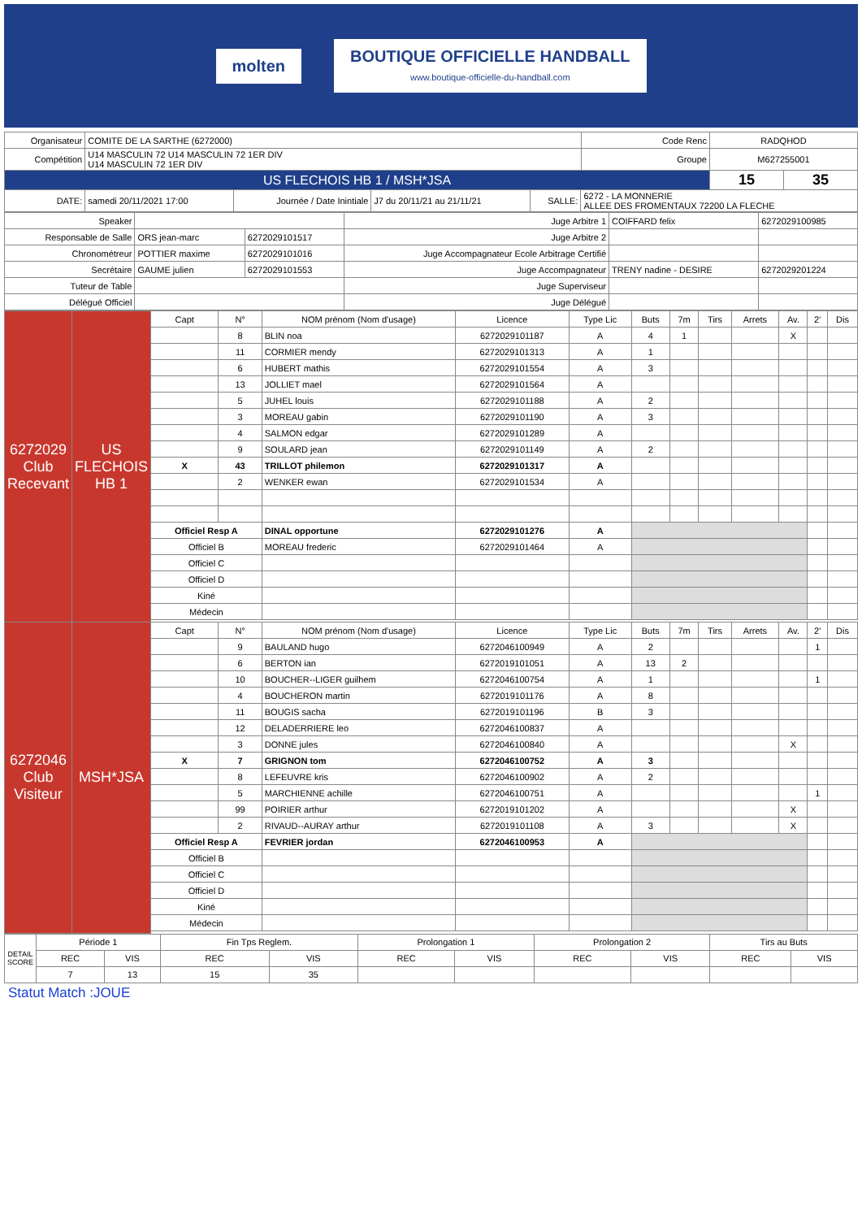molten
BOUTIQUE OFFICIELLE HANDBALL
www.boutique-officielle-du-handball.com
| Organisateur | COMITE DE LA SARTHE (6272000) | | | | | Code Renc | RADQHOD | |
| Compétition | U14 MASCULIN 72 U14 MASCULIN 72 1ER DIV U14 MASCULIN 72 1ER DIV | | | | | Groupe | M627255001 | |
| US FLECHOIS HB 1 / MSH*JSA | | | | | | | 15 | 35 |
| DATE: | samedi 20/11/2021 17:00 | Journée / Date Inintiale | J7 du 20/11/21 au 21/11/21 | SALLE: | 6272 - LA MONNERIE ALLEE DES FROMENTAUX 72200 LA FLECHE | | | |
| Speaker | | | Juge Arbitre 1 | COIFFARD felix | 6272029100985 |
| Responsable de Salle | ORS jean-marc | 6272029101517 | Juge Arbitre 2 | | |
| Chronométreur | POTTIER maxime | 6272029101016 | Juge Accompagnateur Ecole Arbitrage Certifié | | |
| Secrétaire | GAUME julien | 6272029101553 | Juge Accompagnateur | TRENY nadine - DESIRE | 6272029201224 |
| Tuteur de Table | | | Juge Superviseur | | |
| Délégué Officiel | | | Juge Délégué | | |
| 6272029 Club Recevant | US FLECHOIS HB 1 | Capt | N° | NOM prénom (Nom d'usage) | Licence | Type Lic | Buts | 7m | Tirs | Arrets | Av. | 2' | Dis |
| | | | 8 | BLIN noa | 6272029101187 | A | 4 | 1 | | | X | | |
| | | | 11 | CORMIER mendy | 6272029101313 | A | 1 | | | | | | |
| | | | 6 | HUBERT mathis | 6272029101554 | A | 3 | | | | | | |
| | | | 13 | JOLLIET mael | 6272029101564 | A | | | | | | | |
| | | | 5 | JUHEL louis | 6272029101188 | A | 2 | | | | | | |
| | | | 3 | MOREAU gabin | 6272029101190 | A | 3 | | | | | | |
| | | | 4 | SALMON edgar | 6272029101289 | A | | | | | | | |
| | | | 9 | SOULARD jean | 6272029101149 | A | 2 | | | | | | |
| | | X | 43 | TRILLOT philemon | 6272029101317 | A | | | | | | | |
| | | | 2 | WENKER ewan | 6272029101534 | A | | | | | | | |
| | | Officiel Resp A | | DINAL opportune | 6272029101276 | A | | | | | | | |
| | | Officiel B | | MOREAU frederic | 6272029101464 | A | | | | | | | |
| | | Officiel C | | | | | | | | | | | |
| | | Officiel D | | | | | | | | | | | |
| | | Kiné | | | | | | | | | | | |
| | | Médecin | | | | | | | | | | | |
| 6272046 Club Visiteur | MSH*JSA | Capt | N° | NOM prénom (Nom d'usage) | Licence | Type Lic | Buts | 7m | Tirs | Arrets | Av. | 2' | Dis |
| | | | 9 | BAULAND hugo | 6272046100949 | A | 2 | | | | | 1 | |
| | | | 6 | BERTON ian | 6272019101051 | A | 13 | 2 | | | | | |
| | | | 10 | BOUCHER--LIGER guilhem | 6272046100754 | A | 1 | | | | | 1 | |
| | | | 4 | BOUCHERON martin | 6272019101176 | A | 8 | | | | | | |
| | | | 11 | BOUGIS sacha | 6272019101196 | B | 3 | | | | | | |
| | | | 12 | DELADERRIERE leo | 6272046100837 | A | | | | | | | |
| | | | 3 | DONNE jules | 6272046100840 | A | | | | | X | | |
| | | X | 7 | GRIGNON tom | 6272046100752 | A | 3 | | | | | | |
| | | | 8 | LEFEUVRE kris | 6272046100902 | A | 2 | | | | | | |
| | | | 5 | MARCHIENNE achille | 6272046100751 | A | | | | | | 1 | |
| | | | 99 | POIRIER arthur | 6272019101202 | A | | | | | X | | |
| | | | 2 | RIVAUD--AURAY arthur | 6272019101108 | A | 3 | | | | X | | |
| | | Officiel Resp A | | FEVRIER jordan | 6272046100953 | A | | | | | | | |
| | | Officiel B | | | | | | | | | | | |
| | | Officiel C | | | | | | | | | | | |
| | | Officiel D | | | | | | | | | | | |
| | | Kiné | | | | | | | | | | | |
| | | Médecin | | | | | | | | | | | |
| DETAIL SCORE | Période 1 | | Fin Tps Reglem. | | Prolongation 1 | | Prolongation 2 | | Tirs au Buts | |
| | REC | VIS | REC | VIS | REC | VIS | REC | VIS | REC | VIS |
| | 7 | 13 | 15 | 35 | | | | | | |
Statut Match :JOUE